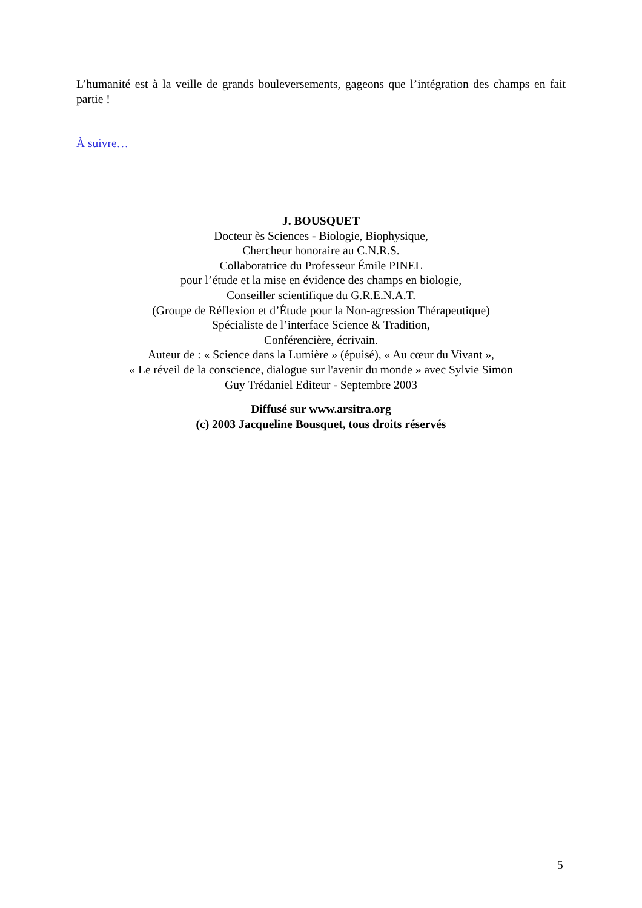L’humanité est à la veille de grands bouleversements, gageons que l’intégration des champs en fait partie !
À suivre…
J. BOUSQUET
Docteur ès Sciences - Biologie, Biophysique,
Chercheur honoraire au C.N.R.S.
Collaboratrice du Professeur Émile PINEL
pour l’étude et la mise en évidence des champs en biologie,
Conseiller scientifique du G.R.E.N.A.T.
(Groupe de Réflexion et d’Étude pour la Non-agression Thérapeutique)
Spécialiste de l’interface Science & Tradition,
Conférencière, écrivain.
Auteur de : « Science dans la Lumière » (épuisé), « Au cœur du Vivant »,
« Le réveil de la conscience, dialogue sur l'avenir du monde » avec Sylvie Simon
Guy Trédaniel Editeur - Septembre 2003
Diffusé sur www.arsitra.org
(c) 2003 Jacqueline Bousquet, tous droits réservés
5